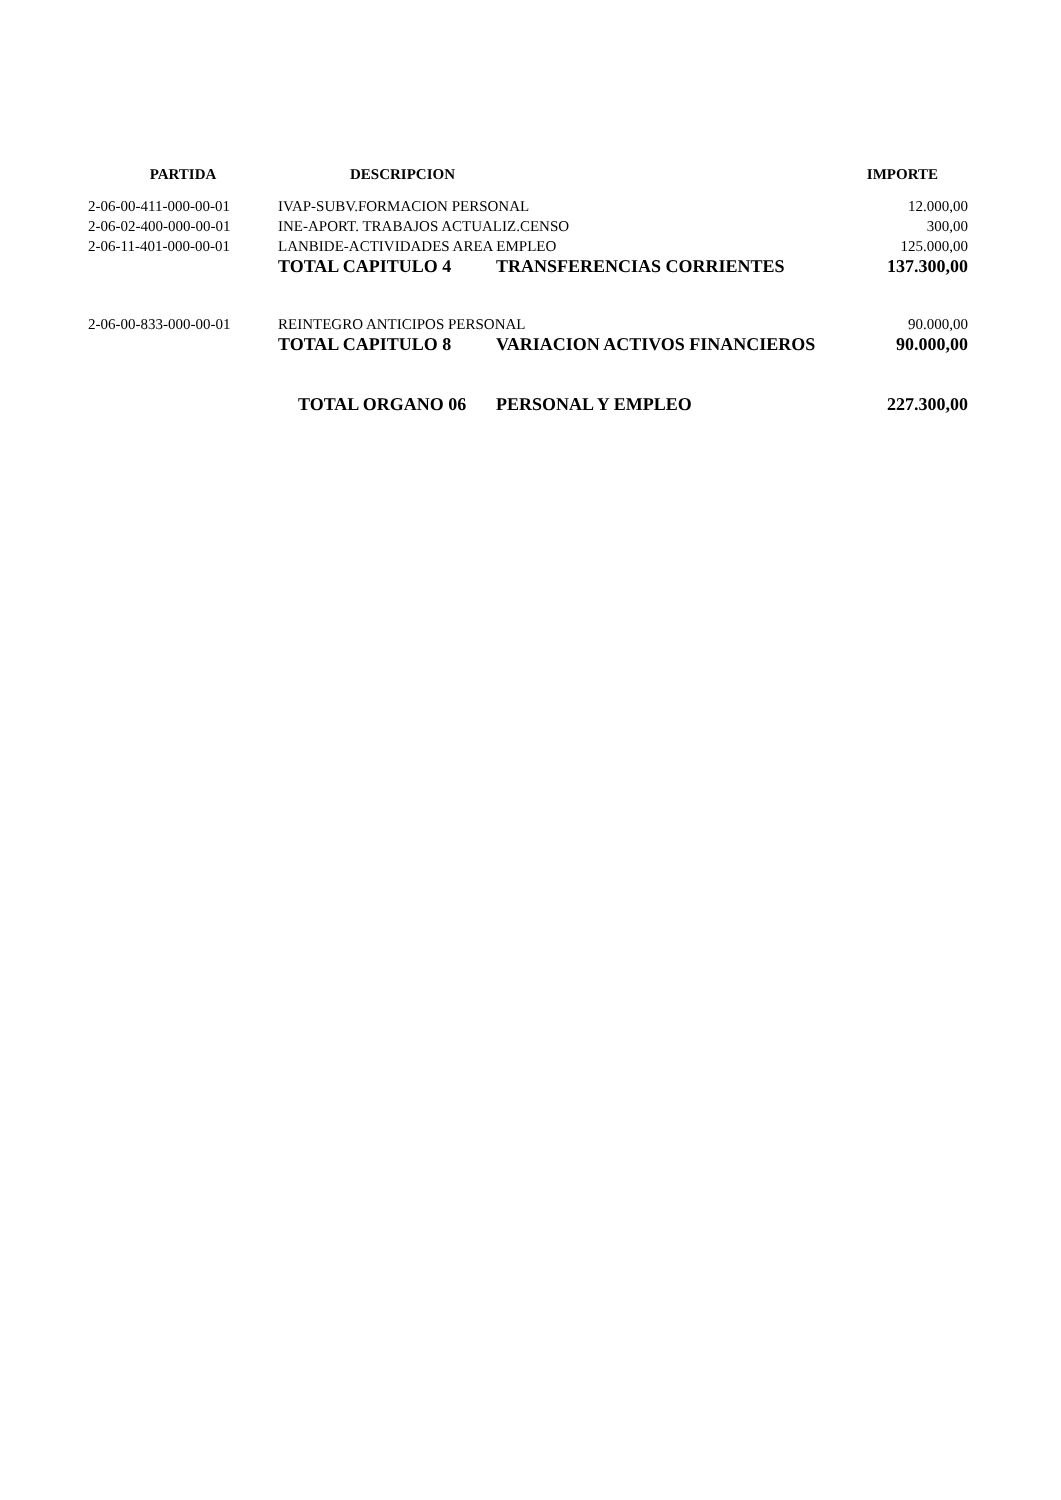| PARTIDA | DESCRIPCION | | IMPORTE |
| --- | --- | --- | --- |
| 2-06-00-411-000-00-01 | IVAP-SUBV.FORMACION PERSONAL | | 12.000,00 |
| 2-06-02-400-000-00-01 | INE-APORT. TRABAJOS ACTUALIZ.CENSO | | 300,00 |
| 2-06-11-401-000-00-01 | LANBIDE-ACTIVIDADES AREA EMPLEO | | 125.000,00 |
| | TOTAL CAPITULO 4 | TRANSFERENCIAS CORRIENTES | 137.300,00 |
| 2-06-00-833-000-00-01 | REINTEGRO ANTICIPOS PERSONAL | | 90.000,00 |
| | TOTAL CAPITULO 8 | VARIACION ACTIVOS FINANCIEROS | 90.000,00 |
| | TOTAL ORGANO 06 | PERSONAL Y EMPLEO | 227.300,00 |